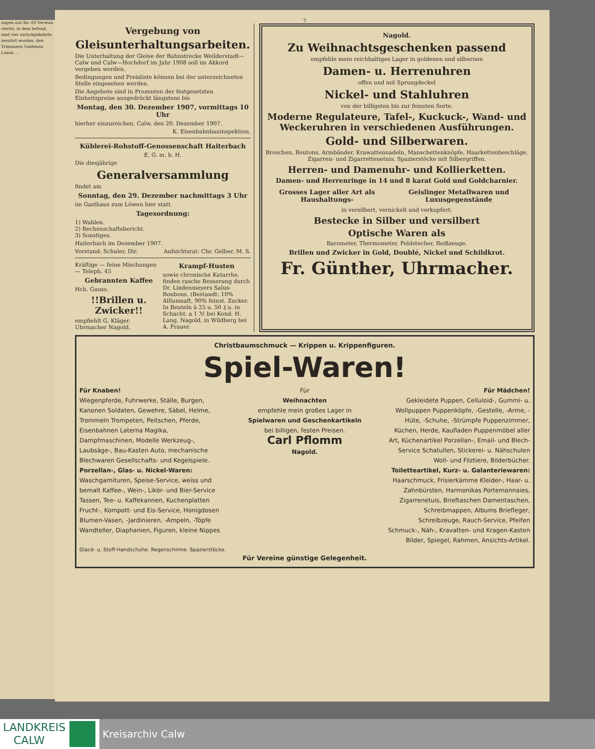ungen aus Bo- 60 Verwun- viertel, in dem befand, sind vier zurückgekehrte zerstört worden. den Trümmern Goldenen Lamm ...
7
Vergebung von
Gleisunterhaltungsarbeiten.
Die Unterhaltung der Gleise der Bahnstrecke Weilderstadt—Calw und Calw—Hochdorf im Jahr 1908 soll im Akkord vergeben werden.
Bedingungen und Preisliste können bei der unterzeichneten Stelle eingesehen werden.
Die Angebote sind in Prozenten der festgesetzten Einheitspreise ausgedrückt längstens bis
Montag, den 30. Dezember 1907, vormittags 10 Uhr
hierher einzureichen. Calw, den 20. Dezember 1907.
K. Eisenbahnbauinspektion.
Küblerei-Rohstoff-Genossenschaft Haiterbach
E. G. m. b. H.
Die diesjährige
Generalversammlung
findet am
Sonntag, den 29. Dezember nachmittags 3 Uhr
im Gasthaus zum Löwen hier statt.
Tagesordnung:
1) Wahlen.
2) Rechenschaftsbericht.
3) Sonstiges.
Haiterbach im Dezember 1907.
Vorstand: Schuler, Dir. Aufsichtsrat: Chr. Gelber, M. S.
Kräftige — feine Mischungen — Teleph. 45
Gebrannten Kaffee
Hch. Gauss.
!!Brillen u. Zwicker!!
empfiehlt G. Kläger, Uhrmacher Nagold.
Krampf-Husten
sowie chronische Katarrhe, finden rasche Besserung durch Dr. Lindenmeyers Salus-Bonbons. (Bestandt: 10% Alllumsaft, 90% feinst. Zucker. In Beuteln à 25 u. 50 ₰ u. in Schacht. a 1 ℳ bei Kond. H. Lang, Nagold, in Wildberg bei A. Frauer.
Nagold.
Zu Weihnachtsgeschenken passend
empfehle mein reichhaltiges Lager in goldenen und silbernen
Damen- u. Herrenuhren
offen und mit Sprungdeckel
Nickel- und Stahluhren
von der billigsten bis zur feinsten Sorte.
Moderne Regulateure, Tafel-, Kuckuck-, Wand- und Weckeruhren in verschiedenen Ausführungen.
Gold- und Silberwaren.
Broschen, Boutons, Armbänder, Krawattennadeln, Manschettenknöpfe, Haarkettenbeschläge, Zigarren- und Zigarrettenetuis, Spazierstöcke mit Silbergriffen.
Herren- und Damenuhr- und Kollierketten.
Damen- und Herrenringe in 14 und 8 karat Gold und Goldcharnier.
Grosses Lager aller Art als Haushaltungs-
Geislinger Metallwaren und Luxusgegenstände
in versilbert, vernickelt und verkupfert.
Bestecke in Silber und versilbert
Optische Waren als
Barometer, Thermometer, Feldstecher, Reißzeuge.
Brillen und Zwicker in Gold, Doublé, Nickel und Schildkrot.
Fr. Günther, Uhrmacher.
Christbaumschmuck — Krippen u. Krippenfiguren.
Spiel-Waren!
Für Knaben!
Wiegenpferde, Fuhrwerke, Ställe, Burgen, Kanonen Soldaten, Gewehre, Säbel, Helme, Trommeln Trompeten, Peitschen, Pferde, Eisenbahnen Laterna Magika, Dampfmaschinen, Modelle Werkzeug-, Laubsäge-, Bau-Kasten Auto, mechanische Blechwaren Gesellschafts- und Kegelspiele.
Porzellan-, Glas- u. Nickel-Waren:
Waschgarnituren, Speise-Service, weiss und bemalt Kaffee-, Wein-, Likör- und Bier-Service Tassen, Tee- u. Kaffekannen, Kuchenplatten Frucht-, Kompott- und Eis-Service, Honigdosen Blumen-Vasen, -Jardinieren, -Ampeln, -Töpfe Wandteller, Diaphanien, Figuren, kleine Nippes
Für
Weihnachten
empfehle mein großes Lager in
Spielwaren und Geschenkartikeln
bei billigen, festen Preisen.
Carl Pflomm
Nagold.
Für Mädchen!
Gekleidete Puppen, Celluloid-, Gummi- u. Wollpuppen Puppenköpfe, -Gestelle, -Arme, -Hüte, -Schuhe, -Strümpfe Puppenzimmer, Küchen, Herde, Kaufladen Puppenmöbel aller Art, Küchenartikel Porzellan-, Email- und Blech-Service Schatullen, Stickerei- u. Nähschulen Woll- und Filztiere, Bilderbücher.
Toiletteartikel, Kurz- u. Galanteriewaren:
Haarschmuck, Frisierkämme Kleider-, Haar- u. Zahnbürsten, Harmonikas Portemonnaies, Zigarrenetuis, Brieftaschen Damentaschen, Schreibmappen, Albums Briefleger, Schreibzeuge, Rauch-Service, Pfeifen Schmuck-, Näh-, Kravatten- und Kragen-Kasten Bilder, Spiegel, Rahmen, Ansichts-Artikel.
Glacé- u. Stoff-Handschuhe. Regenschirme. Spazierstöcke.
Für Vereine günstige Gelegenheit.
LANDKREIS
CALW
Kreisarchiv Calw